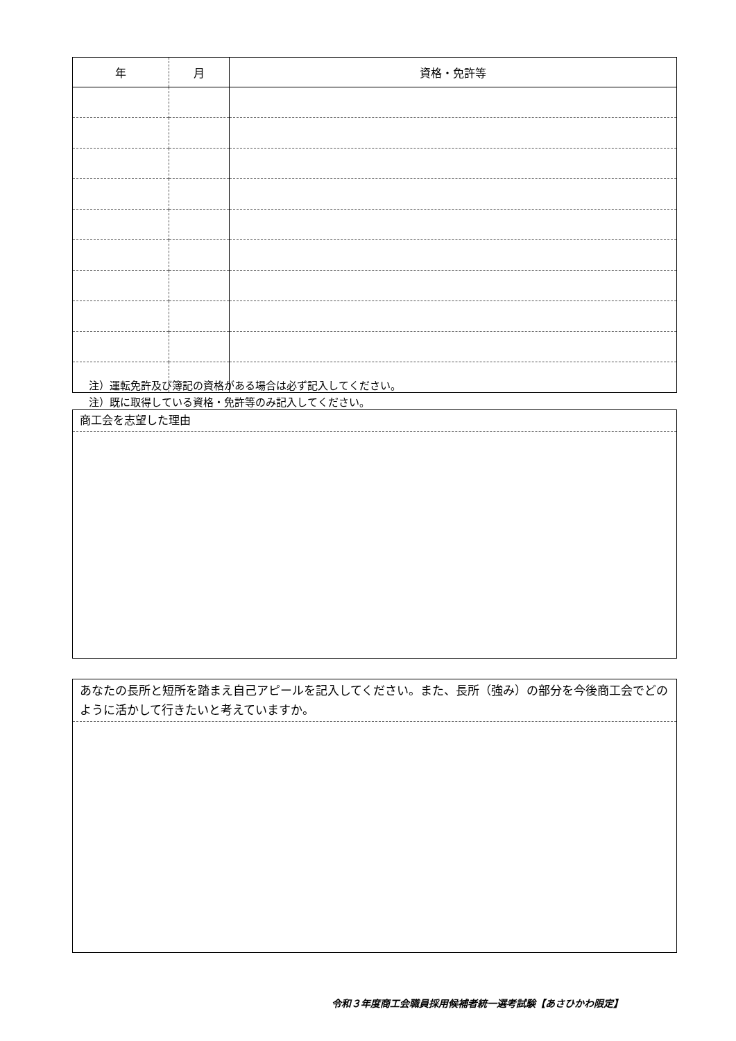| 年 | 月 | 資格・免許等 |
| --- | --- | --- |
注）運転免許及び簿記の資格がある場合は必ず記入してください。
注）既に取得している資格・免許等のみ記入してください。
商工会を志望した理由
あなたの長所と短所を踏まえ自己アピールを記入してください。また、長所（強み）の部分を今後商工会でどのように活かして行きたいと考えていますか。
令和３年度商工会職員採用候補者統一選考試験【あさひかわ限定】